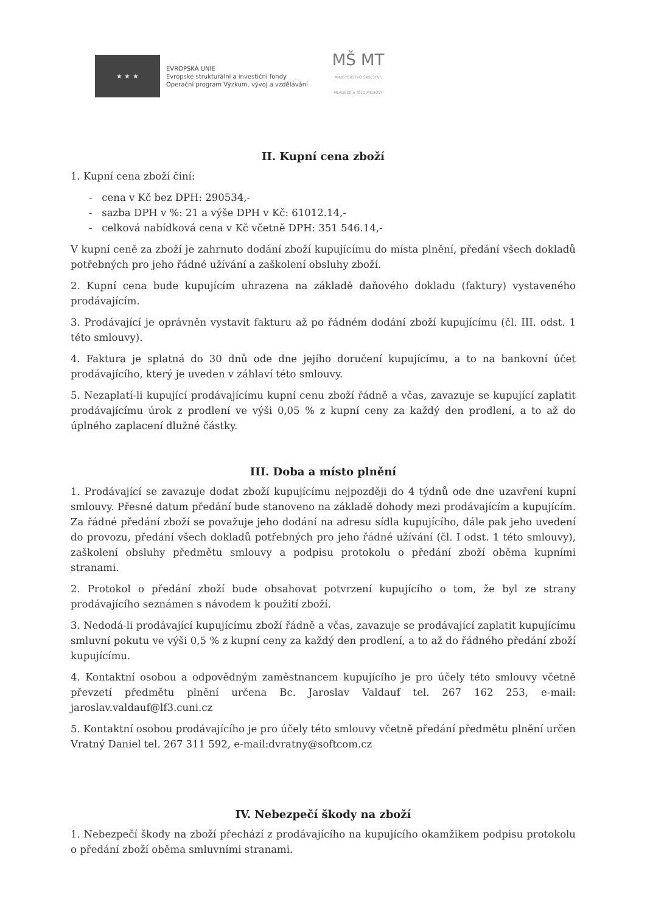★ ★ ★
EVROPSKÁ UNIE
Evropské strukturální a investiční fondy
Operační program Výzkum, vývoj a vzdělávání
MŠ MT
MINISTERSTVO ŠKOLSTVÍ,
MLÁDEŽE A TĚLOVÝCHOVY
II. Kupní cena zboží
1. Kupní cena zboží činí:
- cena v Kč bez DPH: 290534,-
- sazba DPH v %: 21 a výše DPH v Kč: 61012.14,-
- celková nabídková cena v Kč včetně DPH: 351 546.14,-
V kupní ceně za zboží je zahrnuto dodání zboží kupujícímu do místa plnění, předání všech dokladů potřebných pro jeho řádné užívání a zaškolení obsluhy zboží.
2. Kupní cena bude kupujícím uhrazena na základě daňového dokladu (faktury) vystaveného prodávajícím.
3. Prodávající je oprávněn vystavit fakturu až po řádném dodání zboží kupujícímu (čl. III. odst. 1 této smlouvy).
4. Faktura je splatná do 30 dnů ode dne jejího doručení kupujícímu, a to na bankovní účet prodávajícího, který je uveden v záhlaví této smlouvy.
5. Nezaplatí-li kupující prodávajícímu kupní cenu zboží řádně a včas, zavazuje se kupující zaplatit prodávajícímu úrok z prodlení ve výši 0,05 % z kupní ceny za každý den prodlení, a to až do úplného zaplacení dlužné částky.
III. Doba a místo plnění
1. Prodávající se zavazuje dodat zboží kupujícímu nejpozději do 4 týdnů ode dne uzavření kupní smlouvy. Přesné datum předání bude stanoveno na základě dohody mezi prodávajícím a kupujícím. Za řádné předání zboží se považuje jeho dodání na adresu sídla kupujícího, dále pak jeho uvedení do provozu, předání všech dokladů potřebných pro jeho řádné užívání (čl. I odst. 1 této smlouvy), zaškolení obsluhy předmětu smlouvy a podpisu protokolu o předání zboží oběma kupními stranami.
2. Protokol o předání zboží bude obsahovat potvrzení kupujícího o tom, že byl ze strany prodávajícího seznámen s návodem k použití zboží.
3. Nedodá-li prodávající kupujícímu zboží řádně a včas, zavazuje se prodávající zaplatit kupujícímu smluvní pokutu ve výši 0,5 % z kupní ceny za každý den prodlení, a to až do řádného předání zboží kupujícímu.
4. Kontaktní osobou a odpovědným zaměstnancem kupujícího je pro účely této smlouvy včetně převzetí předmětu plnění určena Bc. Jaroslav Valdauf tel. 267 162 253, e-mail: jaroslav.valdauf@lf3.cuni.cz
5. Kontaktní osobou prodávajícího je pro účely této smlouvy včetně předání předmětu plnění určen Vratný Daniel tel. 267 311 592, e-mail:dvratny@softcom.cz
IV. Nebezpečí škody na zboží
1. Nebezpečí škody na zboží přechází z prodávajícího na kupujícího okamžikem podpisu protokolu o předání zboží oběma smluvními stranami.